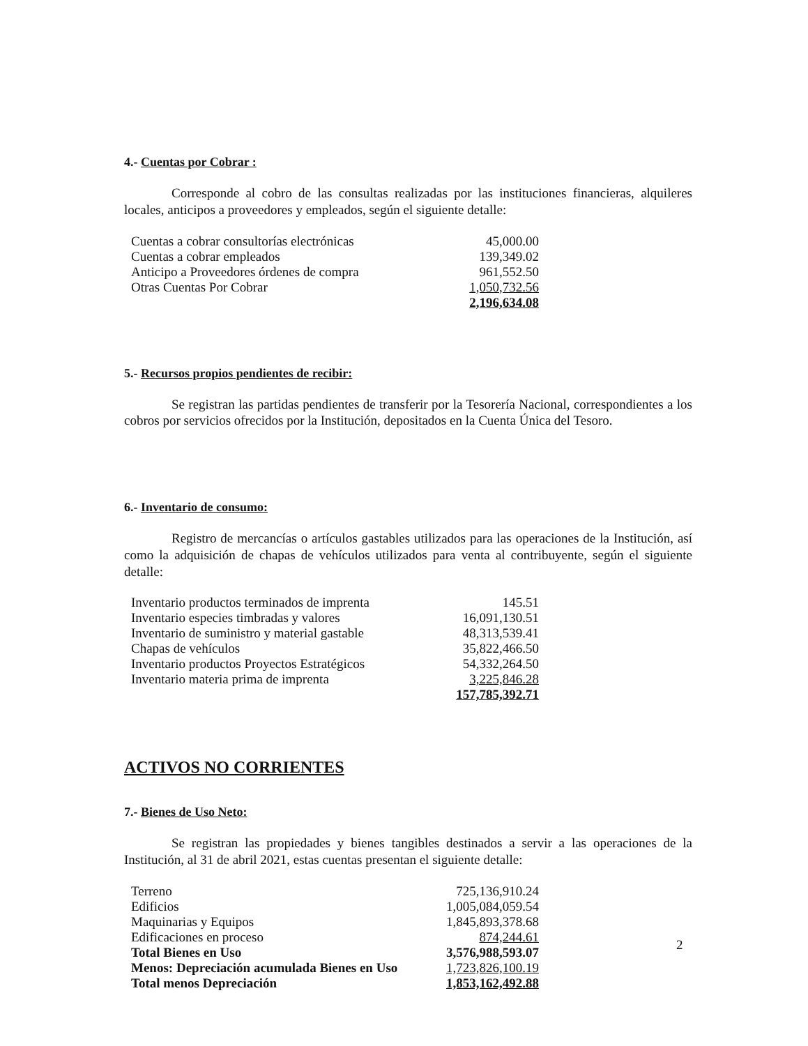4.- Cuentas por Cobrar :
Corresponde al cobro de las consultas realizadas por las instituciones financieras, alquileres locales, anticipos a proveedores y empleados, según el siguiente detalle:
| Cuentas a cobrar consultorías electrónicas | 45,000.00 |
| Cuentas a cobrar empleados | 139,349.02 |
| Anticipo a Proveedores órdenes de compra | 961,552.50 |
| Otras Cuentas Por Cobrar | 1,050,732.56 |
| | 2,196,634.08 |
5.- Recursos propios pendientes de recibir:
Se registran las partidas pendientes de transferir por la Tesorería Nacional, correspondientes a los cobros por servicios ofrecidos por la Institución, depositados en la Cuenta Única del Tesoro.
6.- Inventario de consumo:
Registro de mercancías o artículos gastables utilizados para las operaciones de la Institución, así como la adquisición de chapas de vehículos utilizados para venta al contribuyente, según el siguiente detalle:
| Inventario productos terminados de imprenta | 145.51 |
| Inventario especies timbradas y valores | 16,091,130.51 |
| Inventario de suministro y material gastable | 48,313,539.41 |
| Chapas de vehículos | 35,822,466.50 |
| Inventario productos Proyectos Estratégicos | 54,332,264.50 |
| Inventario materia prima de imprenta | 3,225,846.28 |
| | 157,785,392.71 |
ACTIVOS NO CORRIENTES
7.- Bienes de Uso Neto:
Se registran las propiedades y bienes tangibles destinados a servir a las operaciones de la Institución, al 31 de abril 2021, estas cuentas presentan el siguiente detalle:
| Terreno | 725,136,910.24 |
| Edificios | 1,005,084,059.54 |
| Maquinarias y Equipos | 1,845,893,378.68 |
| Edificaciones en proceso | 874,244.61 |
| Total Bienes en Uso | 3,576,988,593.07 |
| Menos: Depreciación acumulada Bienes en Uso | 1,723,826,100.19 |
| Total menos Depreciación | 1,853,162,492.88 |
2